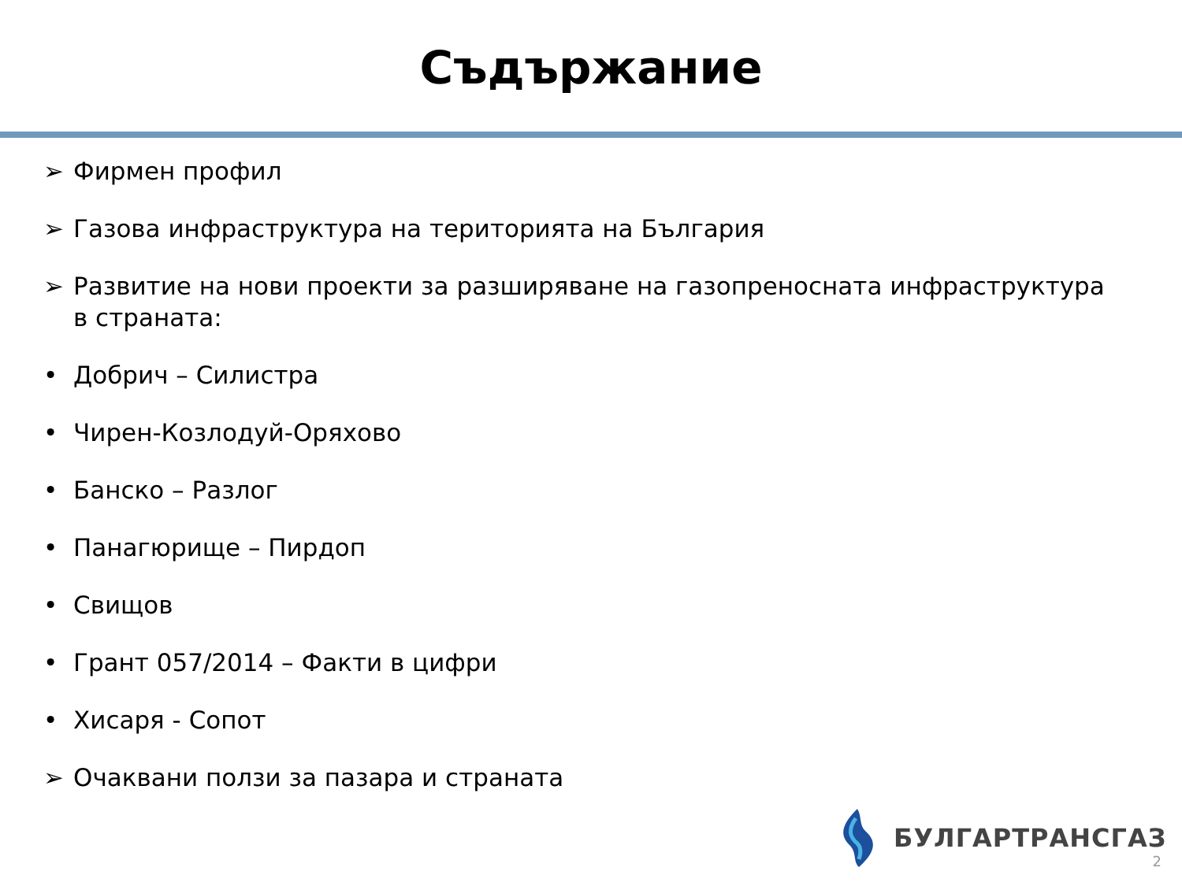Съдържание
➢ Фирмен профил
➢ Газова инфраструктура на територията на България
➢ Развитие на нови проекти за разширяване на газопреносната инфраструктура в страната:
• Добрич – Силистра
• Чирен-Козлодуй-Оряхово
• Банско – Разлог
• Панагюрище – Пирдоп
• Свищов
• Грант 057/2014 – Факти в цифри
• Хисаря - Сопот
➢ Очаквани ползи за пазара и страната
БУЛГАРТРАНСГАЗ
2